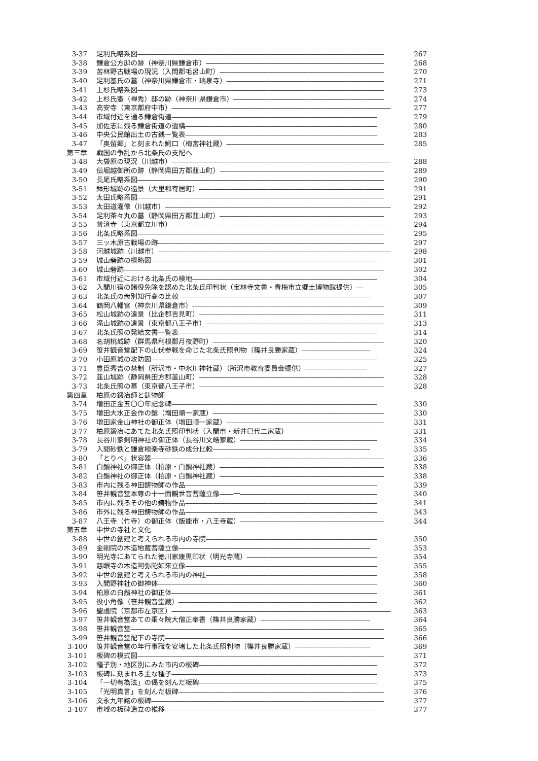| 3-37 | 足利氏略系図―――――――――――――――――――――――――――――――――――― | 267 |
| 3-38 | 鎌倉公方邸の跡（神奈川県鎌倉市）―――――――――――――――――――――――――― | 268 |
| 3-39 | 苦林野古戦場の現況（入間郡毛呂山町）―――――――――――――――――――――――― | 270 |
| 3-40 | 足利基氏の墓（神奈川県鎌倉市・瑞泉寺）――――――――――――――――――――――― | 271 |
| 3-41 | 上杉氏略系図―――――――――――――――――――――――――――――――――――― | 273 |
| 3-42 | 上杉氏憲（禅秀）邸の跡（神奈川県鎌倉市）―――――――――――――――――――――― | 274 |
| 3-43 | 高安寺（東京都府中市）―――――――――――――――――――――――――――――――― | 277 |
| 3-44 | 市域付近を通る鎌倉街道―――――――――――――――――――――――――――――― | 279 |
| 3-45 | 加佐志に残る鎌倉街道の遺構―――――――――――――――――――――――――――― | 280 |
| 3-46 | 中央公民館出土の古銭一覧表―――――――――――――――――――――――――――― | 283 |
| 3-47 | 「奥留郷」と刻まれた鰐口（梅宮神社蔵）――――――――――――――――――――――― | 285 |
| 第三章 | 戦国の争乱から北条氏の支配へ | |
| 3-48 | 大袋原の現況（川越市）―――――――――――――――――――――――――――――――― | 288 |
| 3-49 | 伝堀越御所の跡（静岡県田方郡韮山町）―――――――――――――――――――――――― | 289 |
| 3-50 | 長尾氏略系図―――――――――――――――――――――――――――――――――――― | 290 |
| 3-51 | 鉢形城跡の遠景（大里郡寄居町）――――――――――――――――――――――――――― | 291 |
| 3-52 | 太田氏略系図―――――――――――――――――――――――――――――――――――― | 291 |
| 3-53 | 太田道灌像（川越市）――――――――――――――――――――――――――――――――― | 292 |
| 3-54 | 足利茶々丸の墓（静岡県田方郡韮山町）―――――――――――――――――――――――― | 293 |
| 3-55 | 普済寺（東京都立川市）―――――――――――――――――――――――――――――――― | 294 |
| 3-56 | 北条氏略系図―――――――――――――――――――――――――――――――――――― | 295 |
| 3-57 | 三ッ木原古戦場の跡――――――――――――――――――――――――――――――――― | 297 |
| 3-58 | 河越城跡（川越市）―――――――――――――――――――――――――――――――――― | 298 |
| 3-59 | 城山砦跡の概略図――――――――――――――――――――――――――――――――― | 301 |
| 3-60 | 城山砦跡―――――――――――――――――――――――――――――――――――――― | 302 |
| 3-61 | 市域付近における北条氏の検地――――――――――――――――――――――――――― | 304 |
| 3-62 | 入間川宿の諸役免除を認めた北条氏印判状（宝林寺文書・青梅市立郷土博物館提供）― | 305 |
| 3-63 | 北条氏の衆別知行高の比較―――――――――――――――――――――――――――― | 307 |
| 3-64 | 鶴岡八幡宮（神奈川県鎌倉市）―――――――――――――――――――――――――――― | 309 |
| 3-65 | 松山城跡の遠景（比企郡吉見町）――――――――――――――――――――――――――― | 311 |
| 3-66 | 滝山城跡の遠景（東京都八王子市）―――――――――――――――――――――――――― | 313 |
| 3-67 | 北条氏照の発給文書一覧表――――――――――――――――――――――――――――― | 314 |
| 3-68 | 名胡桃城跡（群馬県利根郡月夜野町）――――――――――――――――――――――――― | 320 |
| 3-69 | 笹井観音堂配下の山伏参戦を命じた北条氏照判物（篠井良勝家蔵）―――――――――― | 324 |
| 3-70 | 小田原城の攻防図――――――――――――――――――――――――――――――――― | 325 |
| 3-71 | 豊臣秀吉の禁制（所沢市・中氷川神社蔵）（所沢市教育委員会提供）――――――――― | 327 |
| 3-72 | 韮山城跡（静岡県田方郡韮山町）――――――――――――――――――――――――――― | 328 |
| 3-73 | 北条氏照の墓（東京都八王子市）――――――――――――――――――――――――――― | 328 |
| 第四章 | 柏原の鍛冶師と鋳物師 | |
| 3-74 | 増田正金五〇〇年記念碑―――――――――――――――――――――――――――――― | 330 |
| 3-75 | 増田大水正金作の鎗（増田順一家蔵）――――――――――――――――――――――――― | 330 |
| 3-76 | 増田家金山神社の御正体（増田順一家蔵）――――――――――――――――――――――― | 331 |
| 3-77 | 柏原鍛冶にあてた北条氏照印判状（入間市・新井巳代二家蔵）――――――――――――― | 331 |
| 3-78 | 長谷川家剣明神社の御正体（長谷川文皓家蔵）―――――――――――――――――――― | 334 |
| 3-79 | 入間砂鉄と鎌倉極楽寺砂鉄の成分比較――――――――――――――――――――――― | 335 |
| 3-80 | 「とりべ」状容器―――――――――――――――――――――――――――――――――― | 336 |
| 3-81 | 白鬚神社の御正体（柏原・白鬚神社蔵）―――――――――――――――――――――――― | 338 |
| 3-82 | 白鬚神社の御正体（柏原・白鬚神社蔵）―――――――――――――――――――――――― | 338 |
| 3-83 | 市内に残る神田鋳物師の作品―――――――――――――――――――――――――――― | 339 |
| 3-84 | 笹井観音堂本尊の十一面観世音菩薩立像――一―――――――――――――――――――― | 340 |
| 3-85 | 市内に残るその他の鋳物作品―――――――――――――――――――――――――――― | 341 |
| 3-86 | 市外に残る神田鋳物師の作品―――――――――――――――――――――――――――― | 343 |
| 3-87 | 八王寺（竹寺）の御正体（飯能市・八王寺蔵）――――――――――――――――――――― | 344 |
| 第五章 | 中世の寺社と文化 | |
| 3-88 | 中世の創建と考えられる市内の寺院――――――――――――――――――――――――― | 350 |
| 3-89 | 金剛院の木造地蔵菩薩立像―――――――――――――――――――――――――――― | 353 |
| 3-90 | 明光寺にあてられた徳川家康黒印状（明光寺蔵）――――――――――――――――――― | 354 |
| 3-91 | 慈眼寺の木造阿弥陀如来立像―――――――――――――――――――――――――――― | 355 |
| 3-92 | 中世の創建と考えられる市内の神社――――――――――――――――――――――――― | 358 |
| 3-93 | 入間野神社の御神体―――――――――――――――――――――――――――――――― | 360 |
| 3-94 | 柏原の白鬚神社の御正体―――――――――――――――――――――――――――――― | 361 |
| 3-95 | 役小角像（笹井観音堂蔵）――――――――――――――――――――――――――――― | 362 |
| 3-96 | 聖護院（京都市左京区）―――――――――――――――――――――――――――――――― | 363 |
| 3-97 | 笹井観音堂あての乗々院大僧正奉書（篠井良勝家蔵）―――――――――――――――― | 364 |
| 3-98 | 笹井観音堂――――――――――――――――――――――――――――――――――――― | 365 |
| 3-99 | 笹井観音堂配下の寺院―――――――――――――――――――――――――――――――― | 366 |
| 3-100 | 笹井観音堂の年行事職を安堵した北条氏照判物（篠井良勝家蔵）――――――――――― | 369 |
| 3-101 | 板碑の模式図―――――――――――――――――――――――――――――――――――― | 371 |
| 3-102 | 種子別・地区別にみた市内の板碑―――――――――――――――――――――――――― | 372 |
| 3-103 | 板碑に刻まれる主な種子―――――――――――――――――――――――――――――― | 373 |
| 3-104 | 「一切有為法」の偈を刻んだ板碑―――――――――――――――――――――――――― | 375 |
| 3-105 | 「光明真言」を刻んだ板碑―――――――――――――――――――――――――――――― | 376 |
| 3-106 | 文永九年銘の板碑―――――――――――――――――――――――――――――――――― | 377 |
| 3-107 | 市域の板碑造立の推移――――――――――――――――――――――――――――――― | 377 |